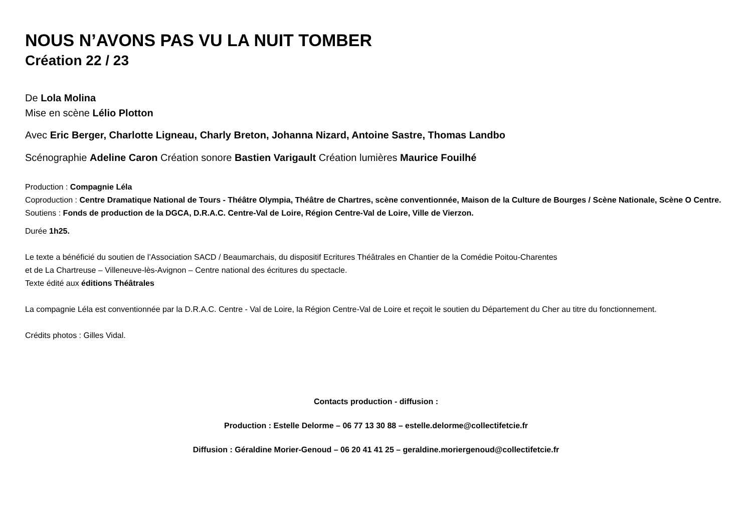NOUS N’AVONS PAS VU LA NUIT TOMBER
Création 22 / 23
De Lola Molina
Mise en scène Lélio Plotton
Avec Eric Berger, Charlotte Ligneau, Charly Breton, Johanna Nizard, Antoine Sastre, Thomas Landbo
Scénographie Adeline Caron Création sonore Bastien Varigault Création lumières Maurice Fouilhé
Production : Compagnie Léla
Coproduction : Centre Dramatique National de Tours - Théâtre Olympia, Théâtre de Chartres, scène conventionnée, Maison de la Culture de Bourges / Scène Nationale, Scène O Centre.
Soutiens : Fonds de production de la DGCA, D.R.A.C. Centre-Val de Loire, Région Centre-Val de Loire, Ville de Vierzon.
Durée 1h25.
Le texte a bénéficié du soutien de l’Association SACD / Beaumarchais, du dispositif Ecritures Théâtrales en Chantier de la Comédie Poitou-Charentes
et de La Chartreuse – Villeneuve-lès-Avignon – Centre national des écritures du spectacle.
Texte édité aux éditions Théâtrales
La compagnie Léla est conventionnée par la D.R.A.C. Centre - Val de Loire, la Région Centre-Val de Loire et reçoit le soutien du Département du Cher au titre du fonctionnement.
Crédits photos : Gilles Vidal.
Contacts production - diffusion :
Production : Estelle Delorme – 06 77 13 30 88 – estelle.delorme@collectifetcie.fr
Diffusion : Géraldine Morier-Genoud – 06 20 41 41 25 – geraldine.moriergenoud@collectifetcie.fr